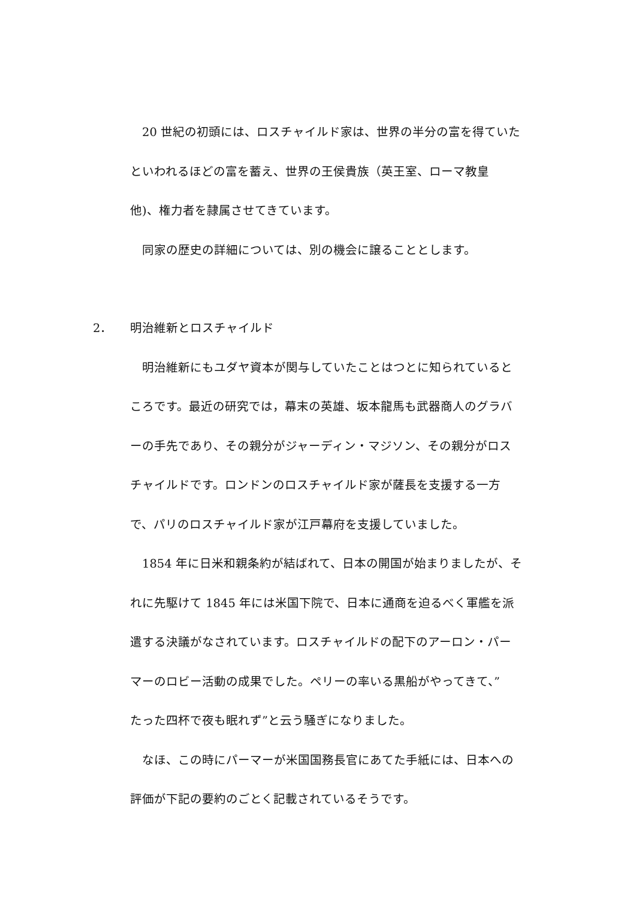20 世紀の初頭には、ロスチャイルド家は、世界の半分の富を得ていた
といわれるほどの富を蓄え、世界の王侯貴族（英王室、ローマ教皇
他)、権力者を隷属させてきています。
同家の歴史の詳細については、別の機会に譲ることとします。
2． 明治維新とロスチャイルド
明治維新にもユダヤ資本が関与していたことはつとに知られていると
ころです。最近の研究では，幕末の英雄、坂本龍馬も武器商人のグラバ
ーの手先であり、その親分がジャーディン・マジソン、その親分がロス
チャイルドです。ロンドンのロスチャイルド家が薩長を支援する一方
で、パリのロスチャイルド家が江戸幕府を支援していました。
1854 年に日米和親条約が結ばれて、日本の開国が始まりましたが、そ
れに先駆けて 1845 年には米国下院で、日本に通商を迫るべく軍艦を派
遣する決議がなされています。ロスチャイルドの配下のアーロン・パー
マーのロビー活動の成果でした。ペリーの率いる黒船がやってきて、”
たった四杯で夜も眠れず”と云う騒ぎになりました。
なほ、この時にパーマーが米国国務長官にあてた手紙には、日本への
評価が下記の要約のごとく記載されているそうです。